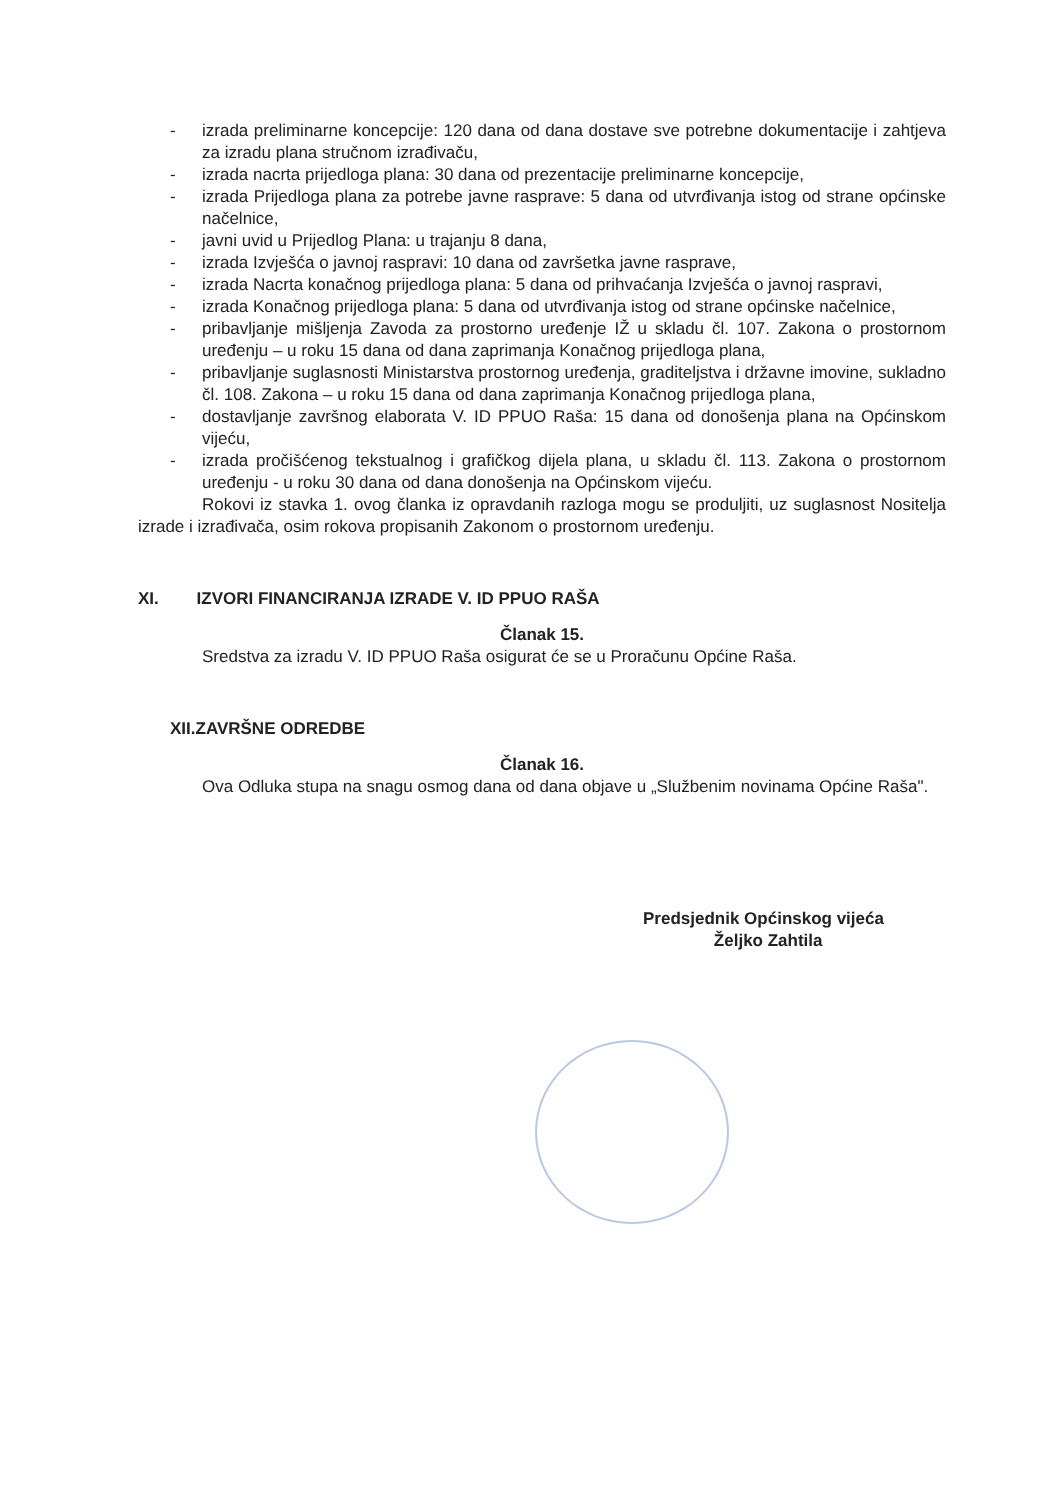- izrada preliminarne koncepcije: 120 dana od dana dostave sve potrebne dokumentacije i zahtjeva za izradu plana stručnom izrađivaču,
- izrada nacrta prijedloga plana: 30 dana od prezentacije preliminarne koncepcije,
- izrada Prijedloga plana za potrebe javne rasprave: 5 dana od utvrđivanja istog od strane općinske načelnice,
- javni uvid u Prijedlog Plana: u trajanju 8 dana,
- izrada Izvješća o javnoj raspravi: 10 dana od završetka javne rasprave,
- izrada Nacrta konačnog prijedloga plana: 5 dana od prihvaćanja Izvješća o javnoj raspravi,
- izrada Konačnog prijedloga plana: 5 dana od utvrđivanja istog od strane općinske načelnice,
- pribavljanje mišljenja Zavoda za prostorno uređenje IŽ u skladu čl. 107. Zakona o prostornom uređenju – u roku 15 dana od dana zaprimanja Konačnog prijedloga plana,
- pribavljanje suglasnosti Ministarstva prostornog uređenja, graditeljstva i državne imovine, sukladno čl. 108. Zakona – u roku 15 dana od dana zaprimanja Konačnog prijedloga plana,
- dostavljanje završnog elaborata V. ID PPUO Raša: 15 dana od donošenja plana na Općinskom vijeću,
- izrada pročišćenog tekstualnog i grafičkog dijela plana, u skladu čl. 113. Zakona o prostornom uređenju - u roku 30 dana od dana donošenja na Općinskom vijeću.
Rokovi iz stavka 1. ovog članka iz opravdanih razloga mogu se produljiti, uz suglasnost Nositelja izrade i izrađivača, osim rokova propisanih Zakonom o prostornom uređenju.
XI. IZVORI FINANCIRANJA IZRADE V. ID PPUO RAŠA
Članak 15.
Sredstva za izradu V. ID PPUO Raša osigurat će se u Proračunu Općine Raša.
XII.ZAVRŠNE ODREDBE
Članak 16.
Ova Odluka stupa na snagu osmog dana od dana objave u „Službenim novinama Općine Raša".
Predsjednik Općinskog vijeća
Željko Zahtila